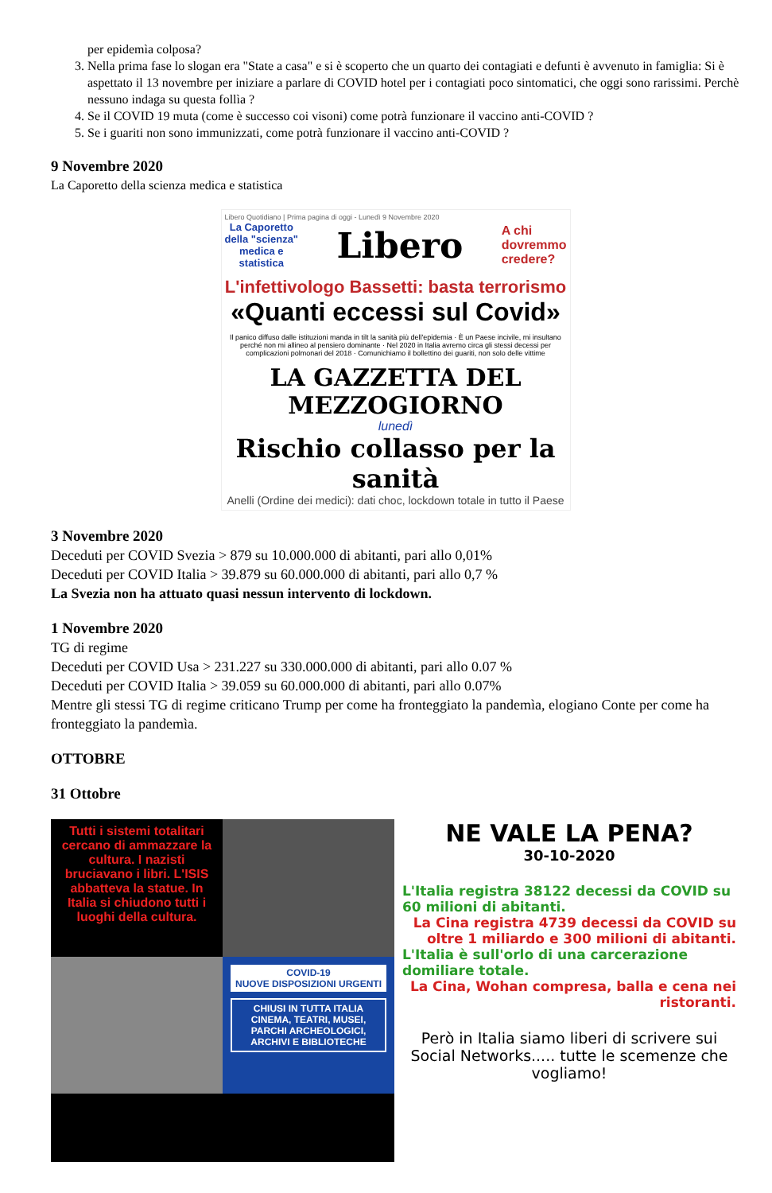per epidemìa colposa?
3. Nella prima fase lo slogan era "State a casa" e si è scoperto che un quarto dei contagiati e defunti è avvenuto in famiglia: Si è aspettato il 13 novembre per iniziare a parlare di COVID hotel per i contagiati poco sintomatici, che oggi sono rarissimi. Perchè nessuno indaga su questa follìa ?
4. Se il COVID 19 muta (come è successo coi visoni) come potrà funzionare il vaccino anti-COVID ?
5. Se i guariti non sono immunizzati, come potrà funzionare il vaccino anti-COVID ?
9 Novembre 2020
La Caporetto della scienza medica e statistica
Libero Quotidiano | Prima pagina di oggi - Lunedì 9 Novembre 2020
La Caporetto
della "scienza"
medica e
statistica
Libero
A chi
dovremmo
credere?
L'infettivologo Bassetti: basta terrorismo
«Quanti eccessi sul Covid»
Il panico diffuso dalle istituzioni manda in tilt la sanità più dell'epidemia · È un Paese incivile, mi insultano perché non mi allineo al pensiero dominante · Nel 2020 in Italia avremo circa gli stessi decessi per complicazioni polmonari del 2018 · Comunichiamo il bollettino dei guariti, non solo delle vittime
LA GAZZETTA DEL MEZZOGIORNO
lunedì
Rischio collasso per la sanità
Anelli (Ordine dei medici): dati choc, lockdown totale in tutto il Paese
3 Novembre 2020
Deceduti per COVID Svezia > 879 su 10.000.000 di abitanti, pari allo 0,01%
Deceduti per COVID Italia > 39.879 su 60.000.000 di abitanti, pari allo 0,7 %
La Svezia non ha attuato quasi nessun intervento di lockdown.
1 Novembre 2020
TG di regime
Deceduti per COVID Usa > 231.227 su 330.000.000 di abitanti, pari allo 0.07 %
Deceduti per COVID Italia > 39.059 su 60.000.000 di abitanti, pari allo 0.07%
Mentre gli stessi TG di regime criticano Trump per come ha fronteggiato la pandemìa, elogiano Conte per come ha fronteggiato la pandemìa.
OTTOBRE
31 Ottobre
Tutti i sistemi totalitari cercano di ammazzare la cultura. I nazisti bruciavano i libri. L'ISIS abbatteva la statue. In Italia si chiudono tutti i luoghi della cultura.
COVID-19
NUOVE DISPOSIZIONI URGENTI
CHIUSI IN TUTTA ITALIA CINEMA, TEATRI, MUSEI, PARCHI ARCHEOLOGICI, ARCHIVI E BIBLIOTECHE
NE VALE LA PENA?
30-10-2020
L'Italia registra 38122 decessi da COVID su 60 milioni di abitanti.
La Cina registra 4739 decessi da COVID su oltre 1 miliardo e 300 milioni di abitanti.
L'Italia è sull'orlo di una carcerazione domiliare totale.
La Cina, Wohan compresa, balla e cena nei ristoranti.
Però in Italia siamo liberi di scrivere sui Social Networks..... tutte le scemenze che vogliamo!